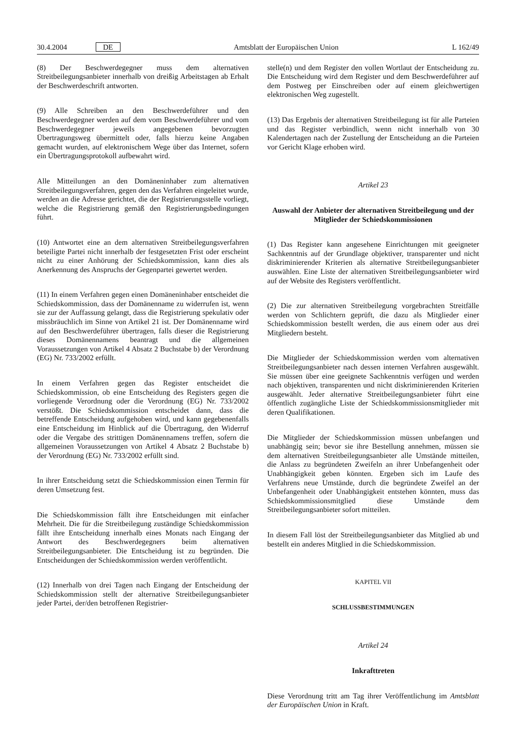30.4.2004 DE Amtsblatt der Europäischen Union L 162/49
(8) Der Beschwerdegegner muss dem alternativen Streitbeilegungsanbieter innerhalb von dreißig Arbeitstagen ab Erhalt der Beschwerdeschrift antworten.
(9) Alle Schreiben an den Beschwerdeführer und den Beschwerdegegner werden auf dem vom Beschwerdeführer und vom Beschwerdegegner jeweils angegebenen bevorzugten Übertragungsweg übermittelt oder, falls hierzu keine Angaben gemacht wurden, auf elektronischem Wege über das Internet, sofern ein Übertragungsprotokoll aufbewahrt wird.
Alle Mitteilungen an den Domäneninhaber zum alternativen Streitbeilegungsverfahren, gegen den das Verfahren eingeleitet wurde, werden an die Adresse gerichtet, die der Registrierungsstelle vorliegt, welche die Registrierung gemäß den Registrierungsbedingungen führt.
(10) Antwortet eine an dem alternativen Streitbeilegungsverfahren beteiligte Partei nicht innerhalb der festgesetzten Frist oder erscheint nicht zu einer Anhörung der Schiedskommission, kann dies als Anerkennung des Anspruchs der Gegenpartei gewertet werden.
(11) In einem Verfahren gegen einen Domäneninhaber entscheidet die Schiedskommission, dass der Domänenname zu widerrufen ist, wenn sie zur der Auffassung gelangt, dass die Registrierung spekulativ oder missbräuchlich im Sinne von Artikel 21 ist. Der Domänenname wird auf den Beschwerdeführer übertragen, falls dieser die Registrierung dieses Domänennamens beantragt und die allgemeinen Voraussetzungen von Artikel 4 Absatz 2 Buchstabe b) der Verordnung (EG) Nr. 733/2002 erfüllt.
In einem Verfahren gegen das Register entscheidet die Schiedskommission, ob eine Entscheidung des Registers gegen die vorliegende Verordnung oder die Verordnung (EG) Nr. 733/2002 verstößt. Die Schiedskommission entscheidet dann, dass die betreffende Entscheidung aufgehoben wird, und kann gegebenenfalls eine Entscheidung im Hinblick auf die Übertragung, den Widerruf oder die Vergabe des strittigen Domänennamens treffen, sofern die allgemeinen Voraussetzungen von Artikel 4 Absatz 2 Buchstabe b) der Verordnung (EG) Nr. 733/2002 erfüllt sind.
In ihrer Entscheidung setzt die Schiedskommission einen Termin für deren Umsetzung fest.
Die Schiedskommission fällt ihre Entscheidungen mit einfacher Mehrheit. Die für die Streitbeilegung zuständige Schiedskommission fällt ihre Entscheidung innerhalb eines Monats nach Eingang der Antwort des Beschwerdegegners beim alternativen Streitbeilegungsanbieter. Die Entscheidung ist zu begründen. Die Entscheidungen der Schiedskommission werden veröffentlicht.
(12) Innerhalb von drei Tagen nach Eingang der Entscheidung der Schiedskommission stellt der alternative Streitbeilegungsanbieter jeder Partei, der/den betroffenen Registrier-
stelle(n) und dem Register den vollen Wortlaut der Entscheidung zu. Die Entscheidung wird dem Register und dem Beschwerdeführer auf dem Postweg per Einschreiben oder auf einem gleichwertigen elektronischen Weg zugestellt.
(13) Das Ergebnis der alternativen Streitbeilegung ist für alle Parteien und das Register verbindlich, wenn nicht innerhalb von 30 Kalendertagen nach der Zustellung der Entscheidung an die Parteien vor Gericht Klage erhoben wird.
Artikel 23
Auswahl der Anbieter der alternativen Streitbeilegung und der Mitglieder der Schiedskommissionen
(1) Das Register kann angesehene Einrichtungen mit geeigneter Sachkenntnis auf der Grundlage objektiver, transparenter und nicht diskriminierender Kriterien als alternative Streitbeilegungsanbieter auswählen. Eine Liste der alternativen Streitbeilegungsanbieter wird auf der Website des Registers veröffentlicht.
(2) Die zur alternativen Streitbeilegung vorgebrachten Streitfälle werden von Schlichtern geprüft, die dazu als Mitglieder einer Schiedskommission bestellt werden, die aus einem oder aus drei Mitgliedern besteht.
Die Mitglieder der Schiedskommission werden vom alternativen Streitbeilegungsanbieter nach dessen internen Verfahren ausgewählt. Sie müssen über eine geeignete Sachkenntnis verfügen und werden nach objektiven, transparenten und nicht diskriminierenden Kriterien ausgewählt. Jeder alternative Streitbeilegungsanbieter führt eine öffentlich zugängliche Liste der Schiedskommissionsmitglieder mit deren Qualifikationen.
Die Mitglieder der Schiedskommission müssen unbefangen und unabhängig sein; bevor sie ihre Bestellung annehmen, müssen sie dem alternativen Streitbeilegungsanbieter alle Umstände mitteilen, die Anlass zu begründeten Zweifeln an ihrer Unbefangenheit oder Unabhängigkeit geben könnten. Ergeben sich im Laufe des Verfahrens neue Umstände, durch die begründete Zweifel an der Unbefangenheit oder Unabhängigkeit entstehen könnten, muss das Schiedskommissionsmitglied diese Umstände dem Streitbeilegungsanbieter sofort mitteilen.
In diesem Fall löst der Streitbeilegungsanbieter das Mitglied ab und bestellt ein anderes Mitglied in die Schiedskommission.
KAPITEL VII
SCHLUSSBESTIMMUNGEN
Artikel 24
Inkrafttreten
Diese Verordnung tritt am Tag ihrer Veröffentlichung im Amtsblatt der Europäischen Union in Kraft.